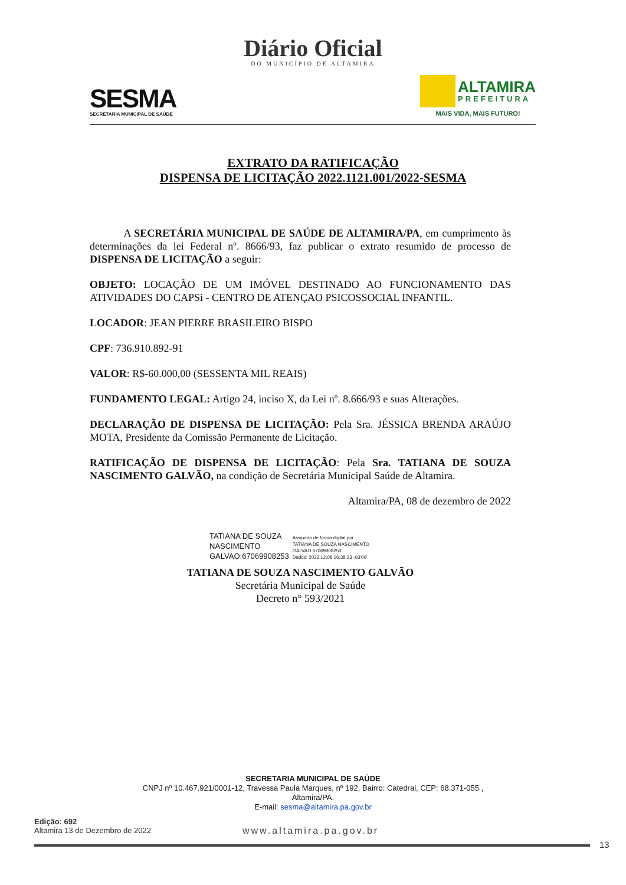Diário Oficial
DO MUNICÍPIO DE ALTAMIRA
SESMA
SECRETARIA MUNICIPAL DE SAÚDE
ALTAMIRA
PREFEITURA
MAIS VIDA, MAIS FUTURO!
EXTRATO DA RATIFICAÇÃO
DISPENSA DE LICITAÇÃO 2022.1121.001/2022-SESMA
A SECRETÁRIA MUNICIPAL DE SAÚDE DE ALTAMIRA/PA, em cumprimento às determinações da lei Federal nº. 8666/93, faz publicar o extrato resumido de processo de DISPENSA DE LICITAÇÃO a seguir:
OBJETO: LOCAÇÃO DE UM IMÓVEL DESTINADO AO FUNCIONAMENTO DAS ATIVIDADES DO CAPSi - CENTRO DE ATENÇAO PSICOSSOCIAL INFANTIL.
LOCADOR: JEAN PIERRE BRASILEIRO BISPO
CPF: 736.910.892-91
VALOR: R$-60.000,00 (SESSENTA MIL REAIS)
FUNDAMENTO LEGAL: Artigo 24, inciso X, da Lei nº. 8.666/93 e suas Alterações.
DECLARAÇÃO DE DISPENSA DE LICITAÇÃO: Pela Sra. JÉSSICA BRENDA ARAÚJO MOTA, Presidente da Comissão Permanente de Licitação.
RATIFICAÇÃO DE DISPENSA DE LICITAÇÃO: Pela Sra. TATIANA DE SOUZA NASCIMENTO GALVÃO, na condição de Secretária Municipal Saúde de Altamira.
Altamira/PA, 08 de dezembro de 2022
TATIANA DE SOUZA
NASCIMENTO
GALVAO:67069908253
Assinado de forma digital por
TATIANA DE SOUZA NASCIMENTO
GALVAO:67069908253
Dados: 2022.12.08 16:38:23 -03'00'
TATIANA DE SOUZA NASCIMENTO GALVÃO
Secretária Municipal de Saúde
Decreto n° 593/2021
SECRETARIA MUNICIPAL DE SAÚDE
CNPJ nº 10.467.921/0001-12, Travessa Paula Marques, nº 192, Bairro: Catedral, CEP: 68.371-055 ,
Altamira/PA.
E-mail: sesma@altamira.pa.gov.br
Edição: 692
Altamira 13 de Dezembro de 2022
www.altamira.pa.gov.br
13